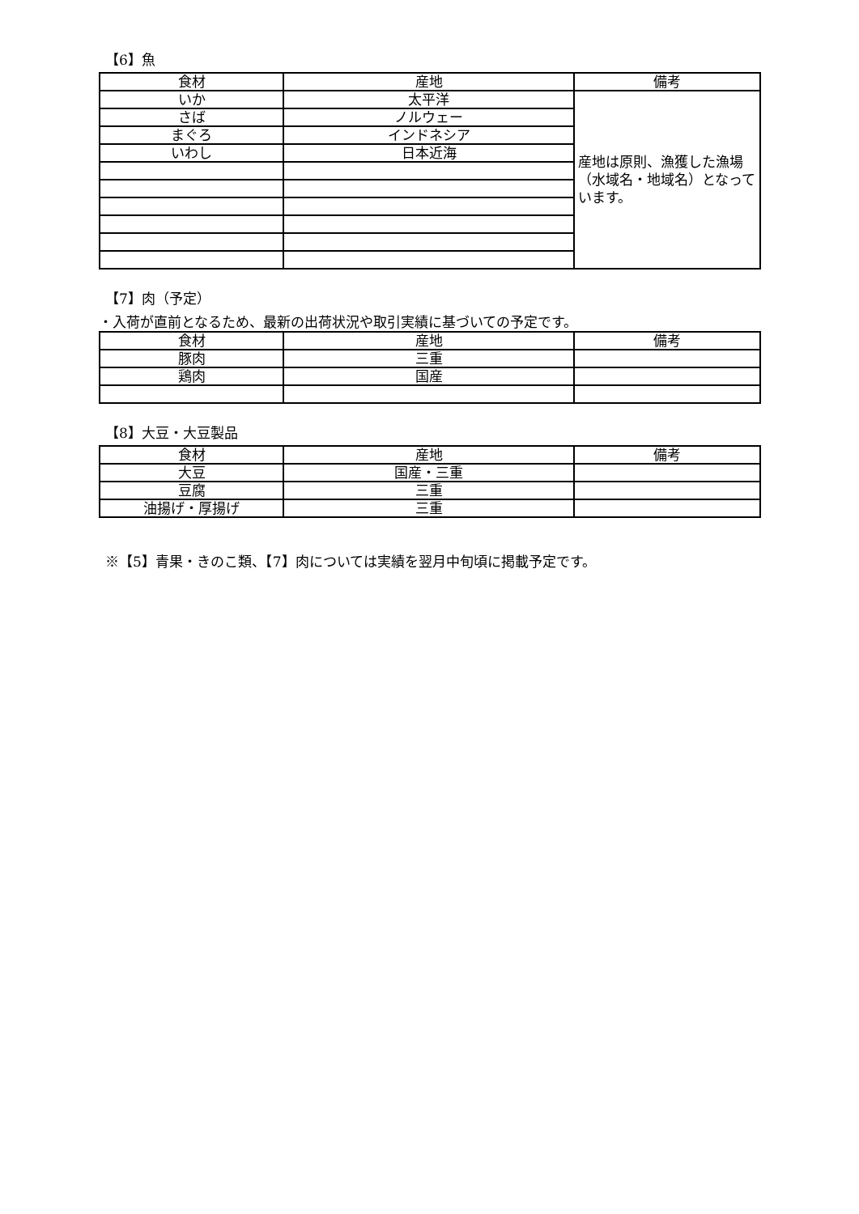【6】魚
| 食材 | 産地 | 備考 |
| --- | --- | --- |
| いか | 太平洋 | 産地は原則、漁獲した漁場（水域名・地域名）となっています。 |
| さば | ノルウェー | |
| まぐろ | インドネシア | |
| いわし | 日本近海 | |
【7】肉（予定）
・入荷が直前となるため、最新の出荷状況や取引実績に基づいての予定です。
| 食材 | 産地 | 備考 |
| --- | --- | --- |
| 豚肉 | 三重 | |
| 鶏肉 | 国産 | |
【8】大豆・大豆製品
| 食材 | 産地 | 備考 |
| --- | --- | --- |
| 大豆 | 国産・三重 | |
| 豆腐 | 三重 | |
| 油揚げ・厚揚げ | 三重 | |
※【5】青果・きのこ類、【7】肉については実績を翌月中旬頃に掲載予定です。